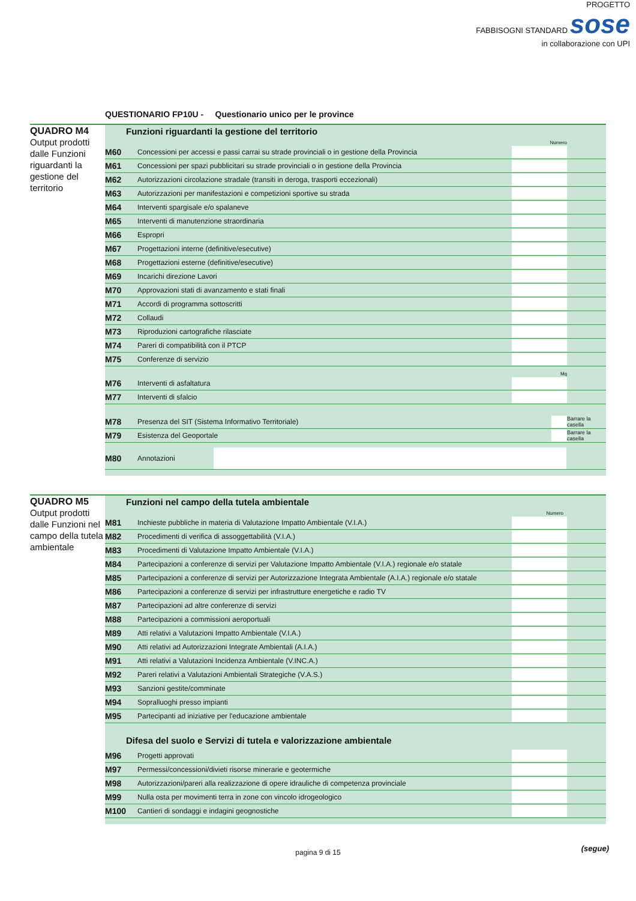PROGETTO
FABBISOGNI STANDARD sose
in collaborazione con UPI
QUESTIONARIO FP10U - Questionario unico per le province
QUADRO M4
Output prodotti dalle Funzioni riguardanti la gestione del territorio
Funzioni riguardanti la gestione del territorio
Numero
| M60 | Concessioni per accessi e passi carrai su strade provinciali o in gestione della Provincia | | |
| M61 | Concessioni per spazi pubblicitari su strade provinciali o in gestione della Provincia | | |
| M62 | Autorizzazioni circolazione stradale (transiti in deroga, trasporti eccezionali) | | |
| M63 | Autorizzazioni per manifestazioni e competizioni sportive su strada | | |
| M64 | Interventi spargisale e/o spalaneve | | |
| M65 | Interventi di manutenzione straordinaria | | |
| M66 | Espropri | | |
| M67 | Progettazioni interne (definitive/esecutive) | | |
| M68 | Progettazioni esterne (definitive/esecutive) | | |
| M69 | Incarichi direzione Lavori | | |
| M70 | Approvazioni stati di avanzamento e stati finali | | |
| M71 | Accordi di programma sottoscritti | | |
| M72 | Collaudi | | |
| M73 | Riproduzioni cartografiche rilasciate | | |
| M74 | Pareri di compatibilità con il PTCP | | |
| M75 | Conferenze di servizio | | |
Mq
| M76 | Interventi di asfaltatura | | |
| M77 | Interventi di sfalcio | | |
| M78 | Presenza del SIT (Sistema Informativo Territoriale) | | Barrare la casella |
| M79 | Esistenza del Geoportale | | Barrare la casella |
| M80 | Annotazioni | |
QUADRO M5
Output prodotti dalle Funzioni nel campo della tutela ambientale
Funzioni nel campo della tutela ambientale
Numero
| M81 | Inchieste pubbliche in materia di Valutazione Impatto Ambientale (V.I.A.) | | |
| M82 | Procedimenti di verifica di assoggettabilità (V.I.A.) | | |
| M83 | Procedimenti di Valutazione Impatto Ambientale (V.I.A.) | | |
| M84 | Partecipazioni a conferenze di servizi per Valutazione Impatto Ambientale (V.I.A.) regionale e/o statale | | |
| M85 | Partecipazioni a conferenze di servizi per Autorizzazione Integrata Ambientale (A.I.A.) regionale e/o statale | | |
| M86 | Partecipazioni a conferenze di servizi per infrastrutture energetiche e radio TV | | |
| M87 | Partecipazioni ad altre conferenze di servizi | | |
| M88 | Partecipazioni a commissioni aeroportuali | | |
| M89 | Atti relativi a Valutazioni Impatto Ambientale (V.I.A.) | | |
| M90 | Atti relativi ad Autorizzazioni Integrate Ambientali (A.I.A.) | | |
| M91 | Atti relativi a Valutazioni Incidenza Ambientale (V.INC.A.) | | |
| M92 | Pareri relativi a Valutazioni Ambientali Strategiche (V.A.S.) | | |
| M93 | Sanzioni gestite/comminate | | |
| M94 | Sopralluoghi presso impianti | | |
| M95 | Partecipanti ad iniziative per l'educazione ambientale | | |
Difesa del suolo e Servizi di tutela e valorizzazione ambientale
| M96 | Progetti approvati | | |
| M97 | Permessi/concessioni/divieti risorse minerarie e geotermiche | | |
| M98 | Autorizzazioni/pareri alla realizzazione di opere idrauliche di competenza provinciale | | |
| M99 | Nulla osta per movimenti terra in zone con vincolo idrogeologico | | |
| M100 | Cantieri di sondaggi e indagini geognostiche | | |
pagina 9 di 15 (segue)